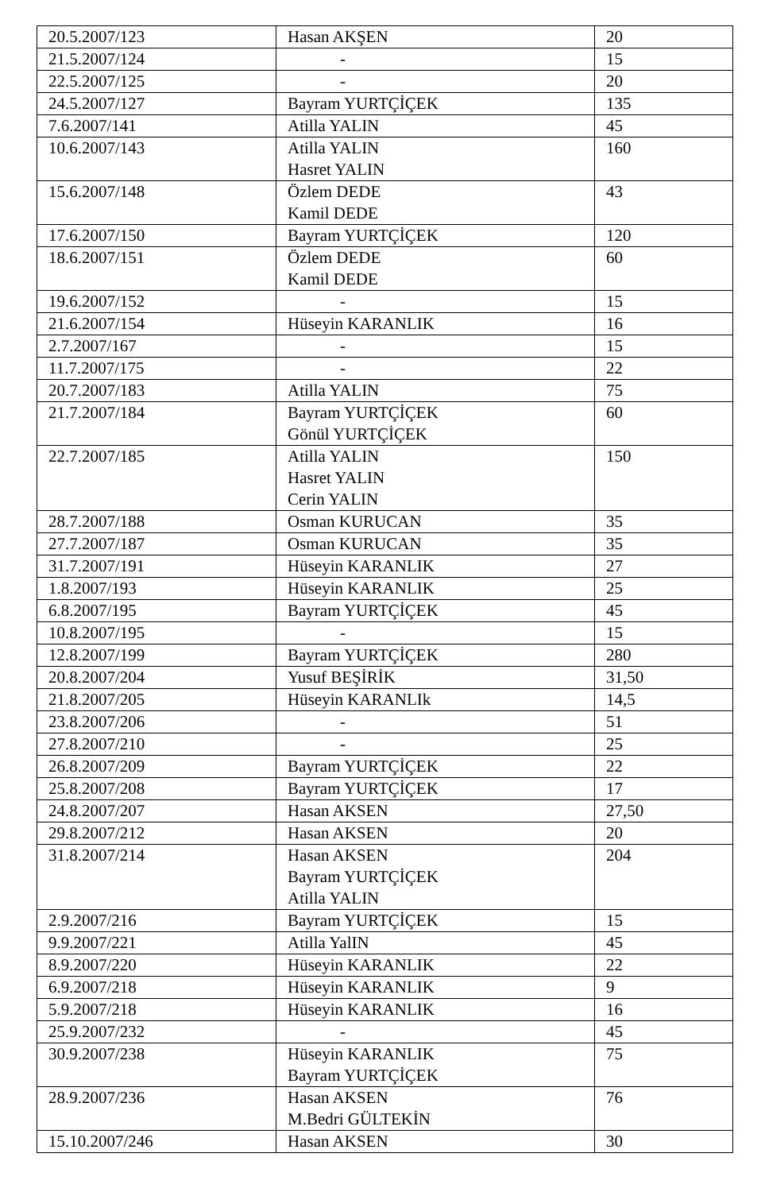| 20.5.2007/123 | Hasan AKŞEN | 20 |
| 21.5.2007/124 | - | 15 |
| 22.5.2007/125 | - | 20 |
| 24.5.2007/127 | Bayram YURTÇİÇEK | 135 |
| 7.6.2007/141 | Atilla YALIN | 45 |
| 10.6.2007/143 | Atilla YALIN Hasret YALIN | 160 |
| 15.6.2007/148 | Özlem DEDE Kamil DEDE | 43 |
| 17.6.2007/150 | Bayram YURTÇİÇEK | 120 |
| 18.6.2007/151 | Özlem DEDE Kamil DEDE | 60 |
| 19.6.2007/152 | - | 15 |
| 21.6.2007/154 | Hüseyin KARANLIK | 16 |
| 2.7.2007/167 | - | 15 |
| 11.7.2007/175 | - | 22 |
| 20.7.2007/183 | Atilla YALIN | 75 |
| 21.7.2007/184 | Bayram YURTÇİÇEK Gönül YURTÇİÇEK | 60 |
| 22.7.2007/185 | Atilla YALIN Hasret YALIN Cerin YALIN | 150 |
| 28.7.2007/188 | Osman KURUCAN | 35 |
| 27.7.2007/187 | Osman KURUCAN | 35 |
| 31.7.2007/191 | Hüseyin KARANLIK | 27 |
| 1.8.2007/193 | Hüseyin KARANLIK | 25 |
| 6.8.2007/195 | Bayram YURTÇİÇEK | 45 |
| 10.8.2007/195 | - | 15 |
| 12.8.2007/199 | Bayram YURTÇİÇEK | 280 |
| 20.8.2007/204 | Yusuf BEŞİRİK | 31,50 |
| 21.8.2007/205 | Hüseyin KARANLIk | 14,5 |
| 23.8.2007/206 | - | 51 |
| 27.8.2007/210 | - | 25 |
| 26.8.2007/209 | Bayram YURTÇİÇEK | 22 |
| 25.8.2007/208 | Bayram YURTÇİÇEK | 17 |
| 24.8.2007/207 | Hasan AKSEN | 27,50 |
| 29.8.2007/212 | Hasan AKSEN | 20 |
| 31.8.2007/214 | Hasan AKSEN Bayram YURTÇİÇEK Atilla YALIN | 204 |
| 2.9.2007/216 | Bayram YURTÇİÇEK | 15 |
| 9.9.2007/221 | Atilla YalIN | 45 |
| 8.9.2007/220 | Hüseyin KARANLIK | 22 |
| 6.9.2007/218 | Hüseyin KARANLIK | 9 |
| 5.9.2007/218 | Hüseyin KARANLIK | 16 |
| 25.9.2007/232 | - | 45 |
| 30.9.2007/238 | Hüseyin KARANLIK Bayram YURTÇİÇEK | 75 |
| 28.9.2007/236 | Hasan AKSEN M.Bedri GÜLTEKİN | 76 |
| 15.10.2007/246 | Hasan AKSEN | 30 |